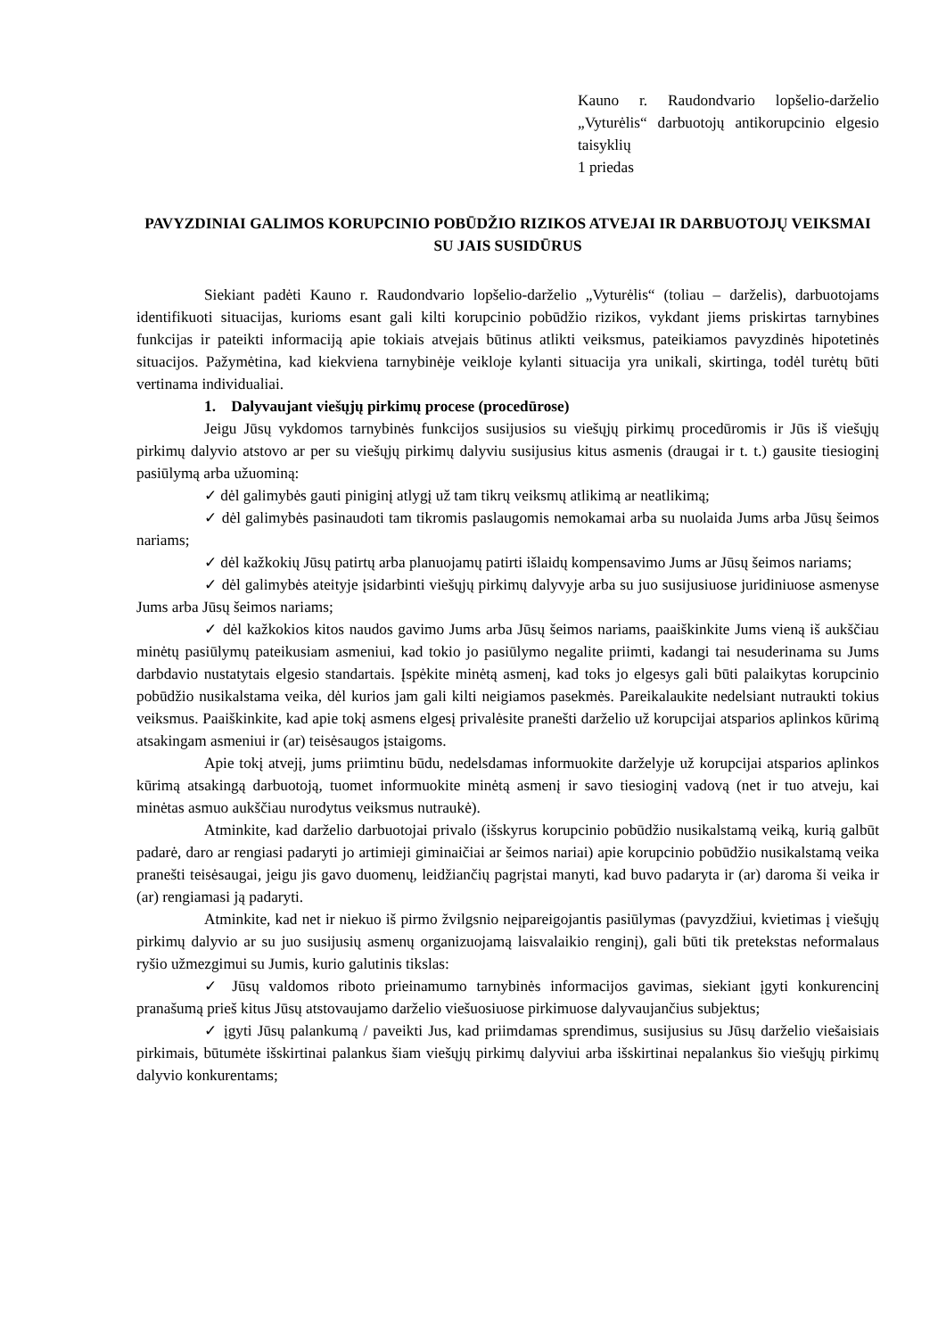Kauno r. Raudondvario lopšelio-darželio „Vyturėlis“ darbuotojų antikorupcinio elgesio taisyklių
1 priedas
PAVYZDINIAI GALIMOS KORUPCINIO POBŪDŽIO RIZIKOS ATVEJAI IR DARBUOTOJŲ VEIKSMAI SU JAIS SUSIDŪRUS
Siekiant padėti Kauno r. Raudondvario lopšelio-darželio „Vyturėlis“ (toliau – darželis), darbuotojams identifikuoti situacijas, kurioms esant gali kilti korupcinio pobūdžio rizikos, vykdant jiems priskirtas tarnybines funkcijas ir pateikti informaciją apie tokiais atvejais būtinus atlikti veiksmus, pateikiamos pavyzdinės hipotetinės situacijos. Pažymėtina, kad kiekviena tarnybinėje veikloje kylanti situacija yra unikali, skirtinga, todėl turėtų būti vertinama individualiai.
1. Dalyvaujant viešųjų pirkimų procese (procedūrose)
Jeigu Jūsų vykdomos tarnybinės funkcijos susijusios su viešųjų pirkimų procedūromis ir Jūs iš viešųjų pirkimų dalyvio atstovo ar per su viešųjų pirkimų dalyviu susijusius kitus asmenis (draugai ir t. t.) gausite tiesioginį pasiūlymą arba užuominą:
✓ dėl galimybės gauti piniginį atlygį už tam tikrų veiksmų atlikimą ar neatlikimą;
✓ dėl galimybės pasinaudoti tam tikromis paslaugomis nemokamai arba su nuolaida Jums arba Jūsų šeimos nariams;
✓ dėl kažkokių Jūsų patirtų arba planuojamų patirti išlaidų kompensavimo Jums ar Jūsų šeimos nariams;
✓ dėl galimybės ateityje įsidarbinti viešųjų pirkimų dalyvyje arba su juo susijusiuose juridiniuose asmenyse Jums arba Jūsų šeimos nariams;
✓ dėl kažkokios kitos naudos gavimo Jums arba Jūsų šeimos nariams, paaiškinkite Jums vieną iš aukščiau minėtų pasiūlymų pateikusiam asmeniui, kad tokio jo pasiūlymo negalite priimti, kadangi tai nesuderinama su Jums darbdavio nustatytais elgesio standartais. Įspėkite minėtą asmenį, kad toks jo elgesys gali būti palaikytas korupcinio pobūdžio nusikalstama veika, dėl kurios jam gali kilti neigiamos pasekmės. Pareikalaukite nedelsiant nutraukti tokius veiksmus. Paaiškinkite, kad apie tokį asmens elgesį privalėsite pranešti darželio už korupcijai atsparios aplinkos kūrimą atsakingam asmeniui ir (ar) teisėsaugos įstaigoms.
Apie tokį atvejį, jums priimtinu būdu, nedelsdamas informuokite darželyje už korupcijai atsparios aplinkos kūrimą atsakingą darbuotoją, tuomet informuokite minėtą asmenį ir savo tiesioginį vadovą (net ir tuo atveju, kai minėtas asmuo aukščiau nurodytus veiksmus nutraukė).
Atminkite, kad darželio darbuotojai privalo (išskyrus korupcinio pobūdžio nusikalstamą veiką, kurią galbūt padarė, daro ar rengiasi padaryti jo artimieji giminaičiai ar šeimos nariai) apie korupcinio pobūdžio nusikalstamą veika pranešti teisėsaugai, jeigu jis gavo duomenų, leidžiančių pagrįstai manyti, kad buvo padaryta ir (ar) daroma ši veika ir (ar) rengiamasi ją padaryti.
Atminkite, kad net ir niekuo iš pirmo žvilgsnio neįpareigojantis pasiūlymas (pavyzdžiui, kvietimas į viešųjų pirkimų dalyvio ar su juo susijusių asmenų organizuojamą laisvalaikio renginį), gali būti tik pretekstas neformalaus ryšio užmezgimui su Jumis, kurio galutinis tikslas:
✓ Jūsų valdomos riboto prieinamumo tarnybinės informacijos gavimas, siekiant įgyti konkurencinį pranašumą prieš kitus Jūsų atstovaujamo darželio viešuosiuose pirkimuose dalyvaujančius subjektus;
✓ įgyti Jūsų palankumą / paveikti Jus, kad priimdamas sprendimus, susijusius su Jūsų darželio viešaisiais pirkimais, būtumėte išskirtinai palankus šiam viešųjų pirkimų dalyviui arba išskirtinai nepalankus šio viešųjų pirkimų dalyvio konkurentams;